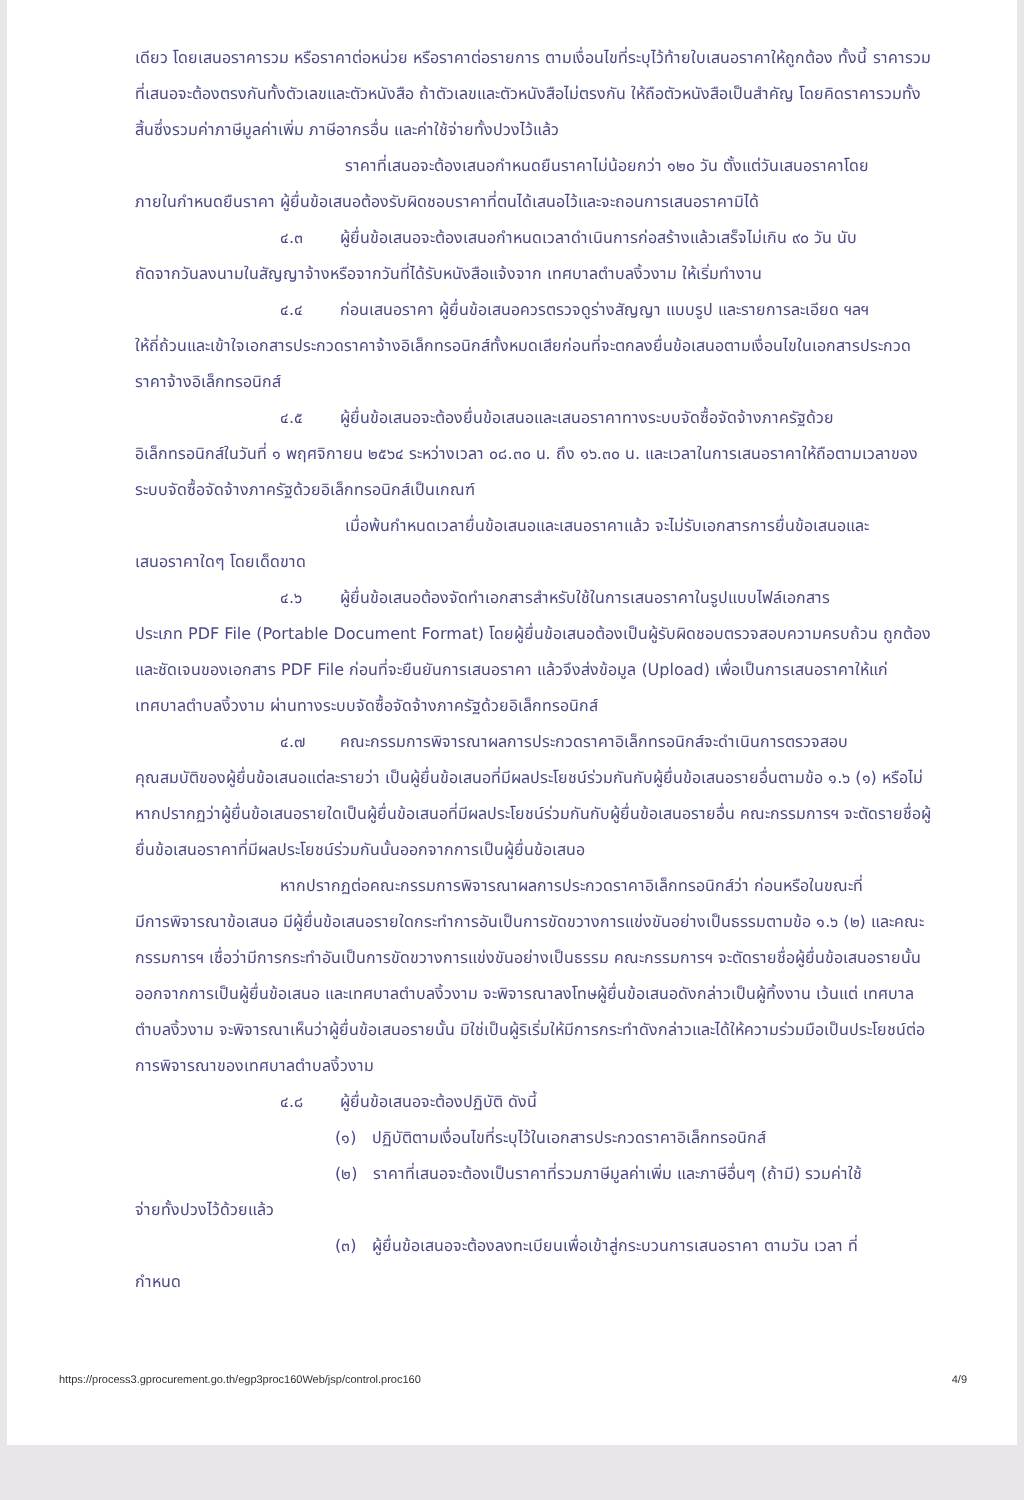เดียว โดยเสนอราคารวม หรือราคาต่อหน่วย หรือราคาต่อรายการ ตามเงื่อนไขที่ระบุไว้ท้ายใบเสนอราคาให้ถูกต้อง ทั้งนี้ ราคารวมที่เสนอจะต้องตรงกันทั้งตัวเลขและตัวหนังสือ ถ้าตัวเลขและตัวหนังสือไม่ตรงกัน ให้ถือตัวหนังสือเป็นสำคัญ โดยคิดราคารวมทั้งสิ้นซึ่งรวมค่าภาษีมูลค่าเพิ่ม ภาษีอากรอื่น และค่าใช้จ่ายทั้งปวงไว้แล้ว
ราคาที่เสนอจะต้องเสนอกำหนดยืนราคาไม่น้อยกว่า ๑๒๐ วัน ตั้งแต่วันเสนอราคาโดย
ภายในกำหนดยืนราคา ผู้ยื่นข้อเสนอต้องรับผิดชอบราคาที่ตนได้เสนอไว้และจะถอนการเสนอราคามิได้
๔.๓ ผู้ยื่นข้อเสนอจะต้องเสนอกำหนดเวลาดำเนินการก่อสร้างแล้วเสร็จไม่เกิน ๙๐ วัน นับ
ถัดจากวันลงนามในสัญญาจ้างหรือจากวันที่ได้รับหนังสือแจ้งจาก เทศบาลตำบลงิ้วงาม ให้เริ่มทำงาน
๔.๔ ก่อนเสนอราคา ผู้ยื่นข้อเสนอควรตรวจดูร่างสัญญา แบบรูป และรายการละเอียด ฯลฯ
ให้ถี่ถ้วนและเข้าใจเอกสารประกวดราคาจ้างอิเล็กทรอนิกส์ทั้งหมดเสียก่อนที่จะตกลงยื่นข้อเสนอตามเงื่อนไขในเอกสารประกวดราคาจ้างอิเล็กทรอนิกส์
๔.๕ ผู้ยื่นข้อเสนอจะต้องยื่นข้อเสนอและเสนอราคาทางระบบจัดซื้อจัดจ้างภาครัฐด้วย
อิเล็กทรอนิกส์ในวันที่ ๑ พฤศจิกายน ๒๕๖๔ ระหว่างเวลา ๐๘.๓๐ น. ถึง ๑๖.๓๐ น. และเวลาในการเสนอราคาให้ถือตามเวลาของระบบจัดซื้อจัดจ้างภาครัฐด้วยอิเล็กทรอนิกส์เป็นเกณฑ์
เมื่อพ้นกำหนดเวลายื่นข้อเสนอและเสนอราคาแล้ว จะไม่รับเอกสารการยื่นข้อเสนอและ
เสนอราคาใดๆ โดยเด็ดขาด
๔.๖ ผู้ยื่นข้อเสนอต้องจัดทำเอกสารสำหรับใช้ในการเสนอราคาในรูปแบบไฟล์เอกสาร
ประเภท PDF File (Portable Document Format) โดยผู้ยื่นข้อเสนอต้องเป็นผู้รับผิดชอบตรวจสอบความครบถ้วน ถูกต้อง และชัดเจนของเอกสาร PDF File ก่อนที่จะยืนยันการเสนอราคา แล้วจึงส่งข้อมูล (Upload) เพื่อเป็นการเสนอราคาให้แก่เทศบาลตำบลงิ้วงาม ผ่านทางระบบจัดซื้อจัดจ้างภาครัฐด้วยอิเล็กทรอนิกส์
๔.๗ คณะกรรมการพิจารณาผลการประกวดราคาอิเล็กทรอนิกส์จะดำเนินการตรวจสอบ
คุณสมบัติของผู้ยื่นข้อเสนอแต่ละรายว่า เป็นผู้ยื่นข้อเสนอที่มีผลประโยชน์ร่วมกันกับผู้ยื่นข้อเสนอรายอื่นตามข้อ ๑.๖ (๑) หรือไม่ หากปรากฏว่าผู้ยื่นข้อเสนอรายใดเป็นผู้ยื่นข้อเสนอที่มีผลประโยชน์ร่วมกันกับผู้ยื่นข้อเสนอรายอื่น คณะกรรมการฯ จะตัดรายชื่อผู้ยื่นข้อเสนอราคาที่มีผลประโยชน์ร่วมกันนั้นออกจากการเป็นผู้ยื่นข้อเสนอ
หากปรากฏต่อคณะกรรมการพิจารณาผลการประกวดราคาอิเล็กทรอนิกส์ว่า ก่อนหรือในขณะที่
มีการพิจารณาข้อเสนอ มีผู้ยื่นข้อเสนอรายใดกระทำการอันเป็นการขัดขวางการแข่งขันอย่างเป็นธรรมตามข้อ ๑.๖ (๒) และคณะกรรมการฯ เชื่อว่ามีการกระทำอันเป็นการขัดขวางการแข่งขันอย่างเป็นธรรม คณะกรรมการฯ จะตัดรายชื่อผู้ยื่นข้อเสนอรายนั้นออกจากการเป็นผู้ยื่นข้อเสนอ และเทศบาลตำบลงิ้วงาม จะพิจารณาลงโทษผู้ยื่นข้อเสนอดังกล่าวเป็นผู้ทิ้งงาน เว้นแต่ เทศบาลตำบลงิ้วงาม จะพิจารณาเห็นว่าผู้ยื่นข้อเสนอรายนั้น มิใช่เป็นผู้ริเริ่มให้มีการกระทำดังกล่าวและได้ให้ความร่วมมือเป็นประโยชน์ต่อการพิจารณาของเทศบาลตำบลงิ้วงาม
๔.๘ ผู้ยื่นข้อเสนอจะต้องปฏิบัติ ดังนี้
(๑) ปฏิบัติตามเงื่อนไขที่ระบุไว้ในเอกสารประกวดราคาอิเล็กทรอนิกส์
(๒) ราคาที่เสนอจะต้องเป็นราคาที่รวมภาษีมูลค่าเพิ่ม และภาษีอื่นๆ (ถ้ามี) รวมค่าใช้
จ่ายทั้งปวงไว้ด้วยแล้ว
(๓) ผู้ยื่นข้อเสนอจะต้องลงทะเบียนเพื่อเข้าสู่กระบวนการเสนอราคา ตามวัน เวลา ที่
กำหนด
https://process3.gprocurement.go.th/egp3proc160Web/jsp/control.proc160 4/9